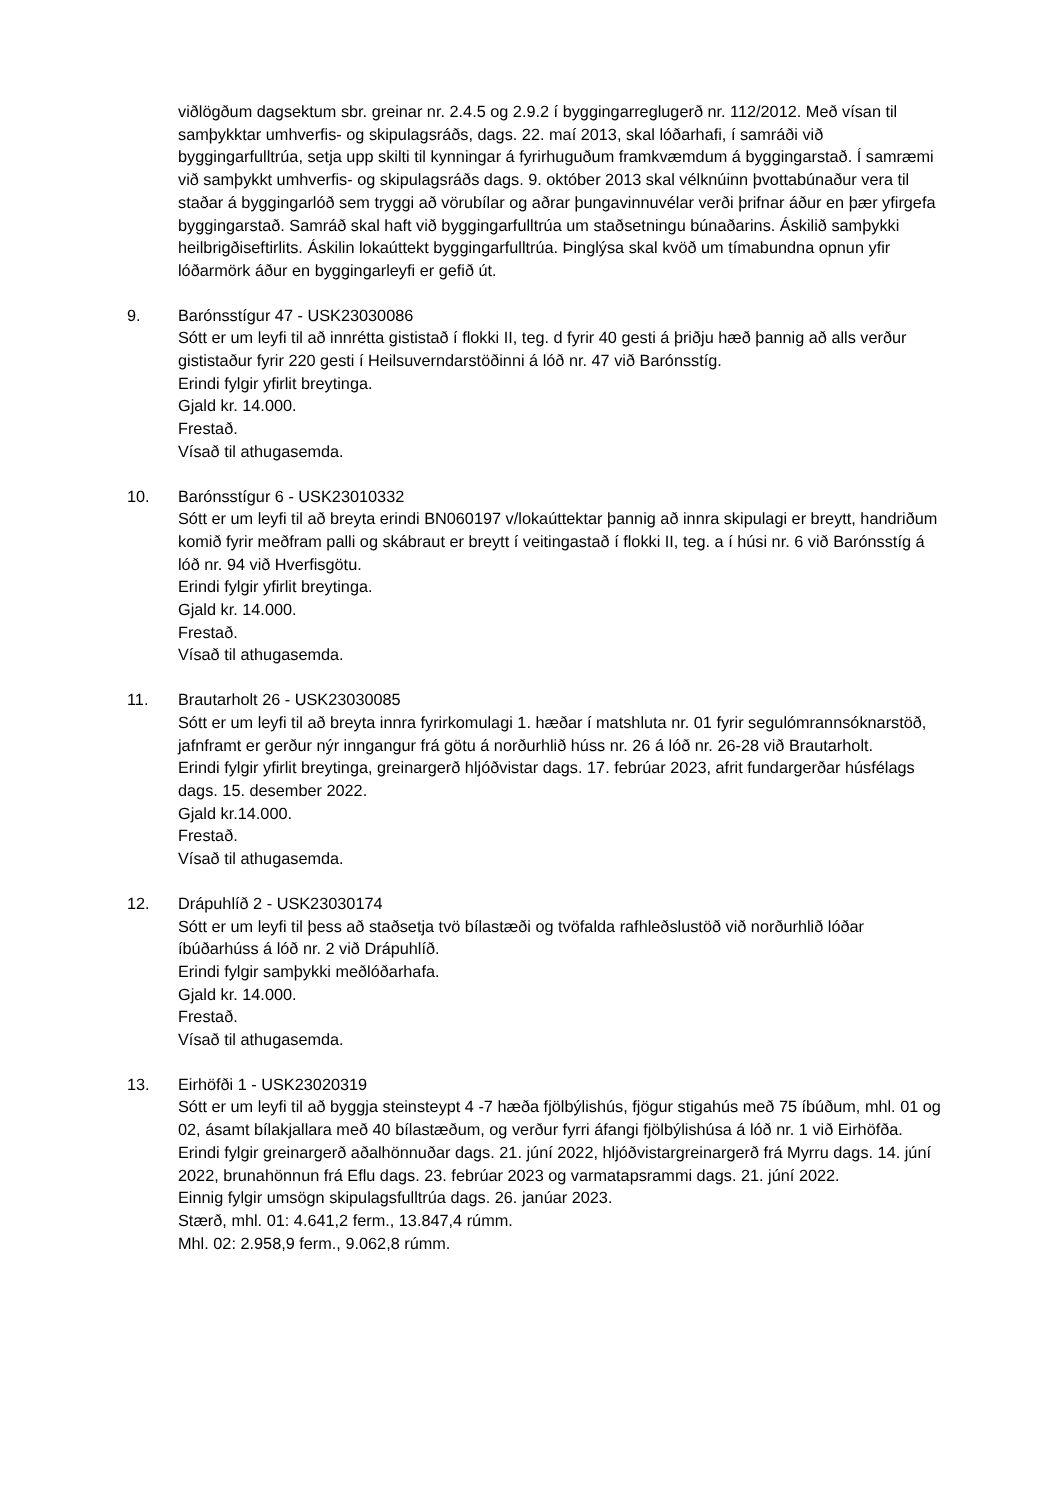viðlögðum dagsektum sbr. greinar nr. 2.4.5 og 2.9.2 í byggingarreglugerð nr. 112/2012. Með vísan til samþykktar umhverfis- og skipulagsráðs, dags. 22. maí 2013, skal lóðarhafi, í samráði við byggingarfulltrúa, setja upp skilti til kynningar á fyrirhuguðum framkvæmdum á byggingarstað. Í samræmi við samþykkt umhverfis- og skipulagsráðs dags. 9. október 2013 skal vélknúinn þvottabúnaður vera til staðar á byggingarlóð sem tryggi að vörubílar og aðrar þungavinnuvélar verði þrifnar áður en þær yfirgefa byggingarstað. Samráð skal haft við byggingarfulltrúa um staðsetningu búnaðarins. Áskilið samþykki heilbrigðiseftirlits. Áskilin lokaúttekt byggingarfulltrúa. Þinglýsa skal kvöð um tímabundna opnun yfir lóðarmörk áður en byggingarleyfi er gefið út.
9. Barónsstígur 47 - USK23030086
Sótt er um leyfi til að innrétta gististað í flokki II, teg. d fyrir 40 gesti á þriðju hæð þannig að alls verður gististaður fyrir 220 gesti í Heilsuverndarstöðinni á lóð nr. 47 við Barónsstíg.
Erindi fylgir yfirlit breytinga.
Gjald kr. 14.000.
Frestað.
Vísað til athugasemda.
10. Barónsstígur 6 - USK23010332
Sótt er um leyfi til að breyta erindi BN060197 v/lokaúttektar þannig að innra skipulagi er breytt, handriðum komið fyrir meðfram palli og skábraut er breytt í veitingastað í flokki II, teg. a í húsi nr. 6 við Barónsstíg á lóð nr. 94 við Hverfisgötu.
Erindi fylgir yfirlit breytinga.
Gjald kr. 14.000.
Frestað.
Vísað til athugasemda.
11. Brautarholt 26 - USK23030085
Sótt er um leyfi til að breyta innra fyrirkomulagi 1. hæðar í matshluta nr. 01 fyrir segulómrannsóknarstöð, jafnframt er gerður nýr inngangur frá götu á norðurhlið húss nr. 26 á lóð nr. 26-28 við Brautarholt.
Erindi fylgir yfirlit breytinga, greinargerð hljóðvistar dags. 17. febrúar 2023, afrit fundargerðar húsfélags dags. 15. desember 2022.
Gjald kr.14.000.
Frestað.
Vísað til athugasemda.
12. Drápuhlíð 2 - USK23030174
Sótt er um leyfi til þess að staðsetja tvö bílastæði og tvöfalda rafhleðslustöð við norðurhlið lóðar íbúðarhúss á lóð nr. 2 við Drápuhlíð.
Erindi fylgir samþykki meðlóðarhafa.
Gjald kr. 14.000.
Frestað.
Vísað til athugasemda.
13. Eirhöfði 1 - USK23020319
Sótt er um leyfi til að byggja steinsteypt 4 -7 hæða fjölbýlishús, fjögur stigahús með 75 íbúðum, mhl. 01 og 02, ásamt bílakjallara með 40 bílastæðum, og verður fyrri áfangi fjölbýlishúsa á lóð nr. 1 við Eirhöfða.
Erindi fylgir greinargerð aðalhönnuðar dags. 21. júní 2022, hljóðvistargreinargerð frá Myrru dags. 14. júní 2022, brunahönnun frá Eflu dags. 23. febrúar 2023 og varmatapsrammi dags. 21. júní 2022.
Einnig fylgir umsögn skipulagsfulltrúa dags. 26. janúar 2023.
Stærð, mhl. 01: 4.641,2 ferm., 13.847,4 rúmm.
Mhl. 02: 2.958,9 ferm., 9.062,8 rúmm.